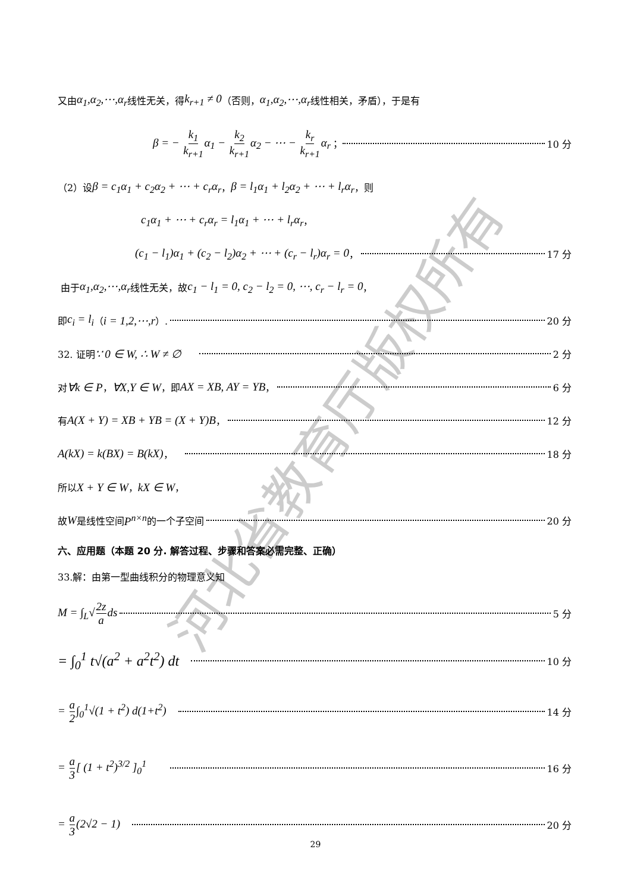河北省教育厅版权所有
又由 α<sub>1</sub>,α<sub>2</sub>,⋯,α<sub>r</sub> 线性无关，得 k<sub>r+1</sub> ≠ 0 （否则， α<sub>1</sub>,α<sub>2</sub>,⋯,α<sub>r</sub> 线性相关，矛盾），于是有
β = − k<sub>1</sub> k<sub>r+1</sub>α<sub>1</sub> − k<sub>2</sub> k<sub>r+1</sub>α<sub>2</sub> − ⋯ − k<sub>r</sub> k<sub>r+1</sub>α<sub>r</sub> ； 10 分
（2）设 β = c<sub>1</sub>α<sub>1</sub> + c<sub>2</sub>α<sub>2</sub> + ⋯ + c<sub>r</sub>α<sub>r</sub> ， β = l<sub>1</sub>α<sub>1</sub> + l<sub>2</sub>α<sub>2</sub> + ⋯ + l<sub>r</sub>α<sub>r</sub> ，则
c<sub>1</sub>α<sub>1</sub> + ⋯ + c<sub>r</sub>α<sub>r</sub> = l<sub>1</sub>α<sub>1</sub> + ⋯ + l<sub>r</sub>α<sub>r</sub> ，
(c<sub>1</sub> − l<sub>1</sub>)α<sub>1</sub> + (c<sub>2</sub> − l<sub>2</sub>)α<sub>2</sub> + ⋯ + (c<sub>r</sub> − l<sub>r</sub>)α<sub>r</sub> = 0 ， 17 分
由于 α<sub>1</sub>,α<sub>2</sub>,⋯,α<sub>r</sub> 线性无关，故 c<sub>1</sub> − l<sub>1</sub> = 0, c<sub>2</sub> − l<sub>2</sub> = 0, ⋯, c<sub>r</sub> − l<sub>r</sub> = 0 ，
即 c<sub>i</sub> = l<sub>i</sub> （ i = 1,2,⋯,r ）. 20 分
32. 证明 ∵ 0 ∈ W, ∴ W ≠ ∅ 2 分
对 ∀k ∈ P ， ∀X,Y ∈ W ，即 AX = XB, AY = YB ， 6 分
有 A(X + Y) = XB + YB = (X + Y)B ， 12 分
A(kX) = k(BX) = B(kX) ， 18 分
所以 X + Y ∈ W ， kX ∈ W ，
故 W 是线性空间 P<sup>n×n</sup> 的一个子空间 20 分
六、应用题（本题 20 分. 解答过程、步骤和答案必需完整、正确）
33.解：由第一型曲线积分的物理意义知
M = ∫<sub>L</sub>√2z ads 5 分
= ∫<sub>0</sub><sup>1</sup> t√(a<sup>2</sup> + a<sup>2</sup>t<sup>2</sup>) dt 10 分
= a 2∫<sub>0</sub><sup>1</sup>√(1 + t<sup>2</sup>) d(1+t<sup>2</sup>) 14 分
= a 3[ (1 + t<sup>2</sup>)<sup>3/2</sup> ]<sub>0</sub><sup>1</sup> 16 分
= a 3(2√2 − 1) 20 分
29